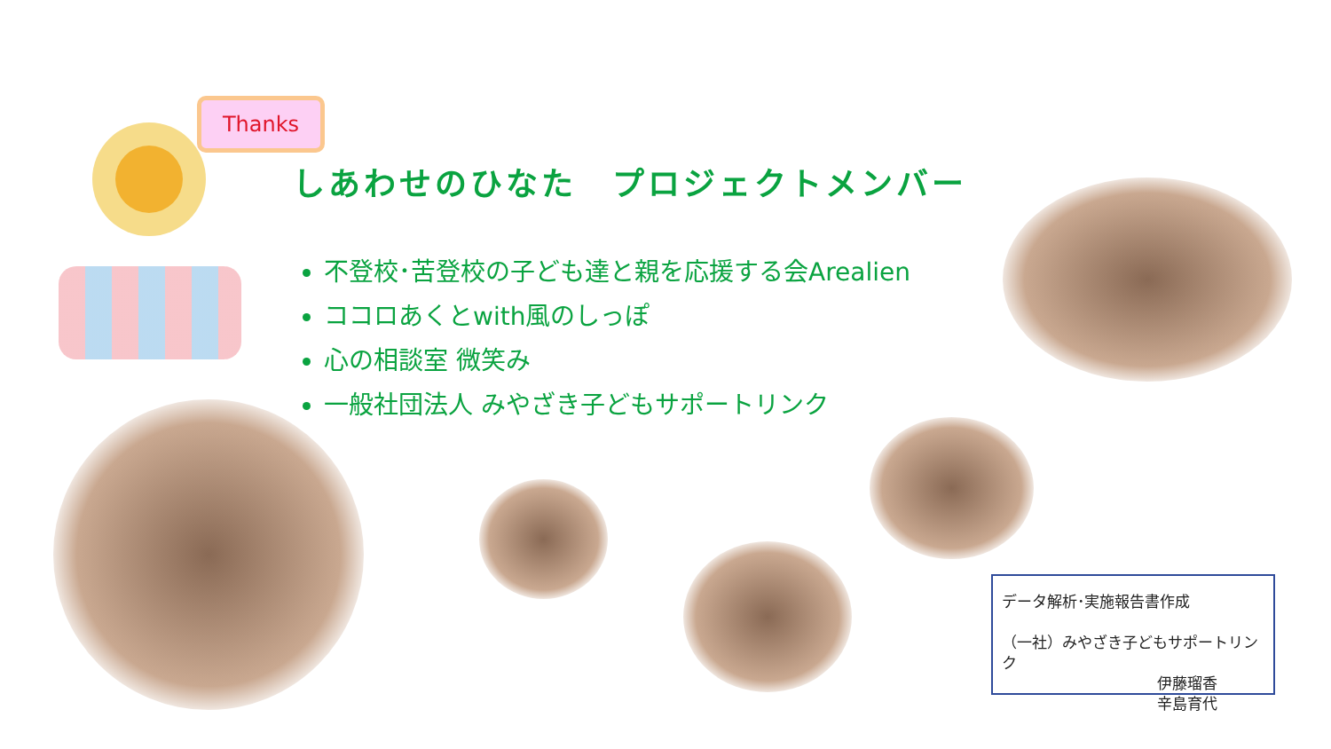Thanks
しあわせのひなた　プロジェクトメンバー
不登校･苦登校の子ども達と親を応援する会Arealien
ココロあくとwith風のしっぽ
心の相談室 微笑み
一般社団法人 みやざき子どもサポートリンク
データ解析･実施報告書作成
（一社）みやざき子どもサポートリンク
伊藤瑠香
辛島育代